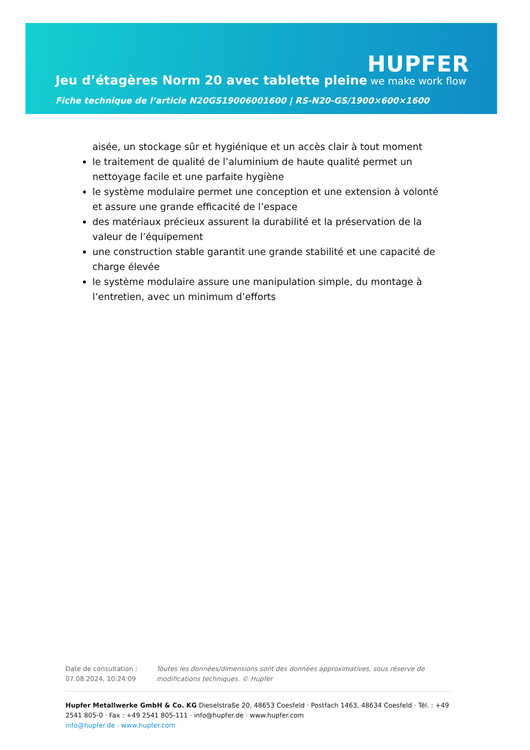Jeu d’étagères Norm 20 avec tablette pleine
HUPFER
we make work flow
Fiche technique de l’article N20GS19006001600 | RS-N20-GS/1900×600×1600
aisée, un stockage sûr et hygiénique et un accès clair à tout moment
le traitement de qualité de l’aluminium de haute qualité permet un nettoyage facile et une parfaite hygiène
le système modulaire permet une conception et une extension à volonté et assure une grande efficacité de l’espace
des matériaux précieux assurent la durabilité et la préservation de la valeur de l’équipement
une construction stable garantit une grande stabilité et une capacité de charge élevée
le système modulaire assure une manipulation simple, du montage à l’entretien, avec un minimum d’efforts
Date de consultation : 07.08.2024, 10:24:09
Toutes les données/dimensions sont des données approximatives, sous réserve de modifications techniques. © Hupfer
Hupfer Metallwerke GmbH & Co. KG Dieselstraße 20, 48653 Coesfeld · Postfach 1463, 48634 Coesfeld · Tél. : +49 2541 805-0 · Fax : +49 2541 805-111 · info@hupfer.de · www.hupfer.com
info@hupfer.de · www.hupfer.com